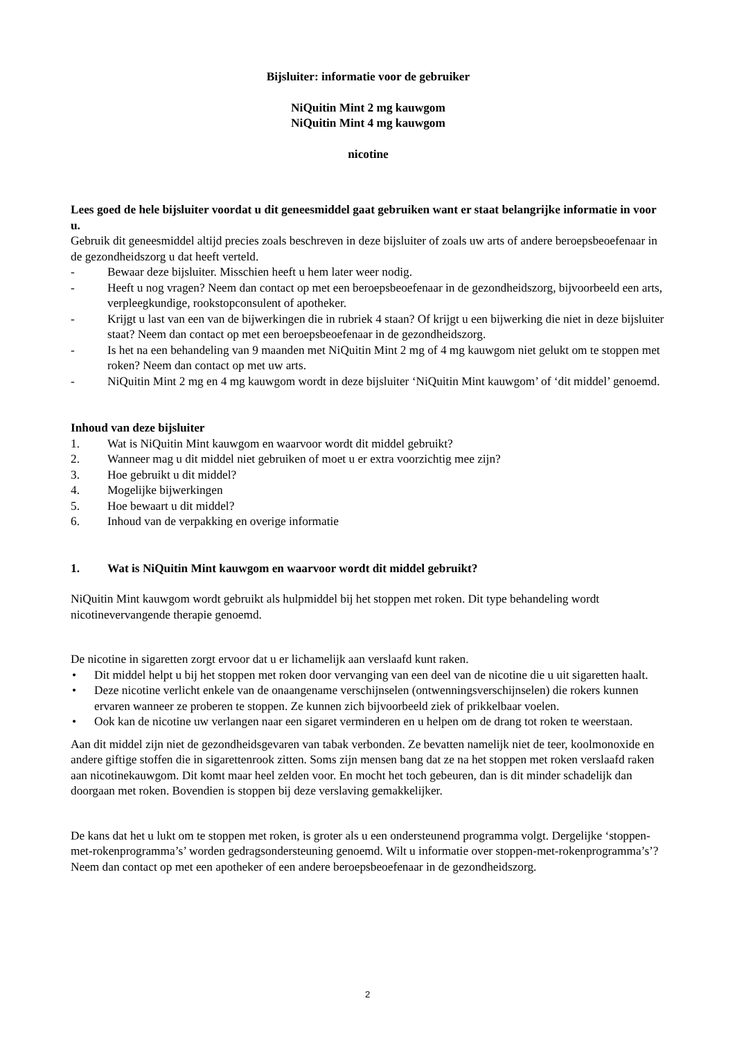Bijsluiter: informatie voor de gebruiker
NiQuitin Mint 2 mg kauwgom
NiQuitin Mint 4 mg kauwgom
nicotine
Lees goed de hele bijsluiter voordat u dit geneesmiddel gaat gebruiken want er staat belangrijke informatie in voor u.
Gebruik dit geneesmiddel altijd precies zoals beschreven in deze bijsluiter of zoals uw arts of andere beroepsbeoefenaar in de gezondheidszorg u dat heeft verteld.
- Bewaar deze bijsluiter. Misschien heeft u hem later weer nodig.
- Heeft u nog vragen? Neem dan contact op met een beroepsbeoefenaar in de gezondheidszorg, bijvoorbeeld een arts, verpleegkundige, rookstopconsulent of apotheker.
- Krijgt u last van een van de bijwerkingen die in rubriek 4 staan? Of krijgt u een bijwerking die niet in deze bijsluiter staat? Neem dan contact op met een beroepsbeoefenaar in de gezondheidszorg.
- Is het na een behandeling van 9 maanden met NiQuitin Mint 2 mg of 4 mg kauwgom niet gelukt om te stoppen met roken? Neem dan contact op met uw arts.
- NiQuitin Mint 2 mg en 4 mg kauwgom wordt in deze bijsluiter ‘NiQuitin Mint kauwgom’ of ‘dit middel’ genoemd.
Inhoud van deze bijsluiter
1. Wat is NiQuitin Mint kauwgom en waarvoor wordt dit middel gebruikt?
2. Wanneer mag u dit middel niet gebruiken of moet u er extra voorzichtig mee zijn?
3. Hoe gebruikt u dit middel?
4. Mogelijke bijwerkingen
5. Hoe bewaart u dit middel?
6. Inhoud van de verpakking en overige informatie
1. Wat is NiQuitin Mint kauwgom en waarvoor wordt dit middel gebruikt?
NiQuitin Mint kauwgom wordt gebruikt als hulpmiddel bij het stoppen met roken. Dit type behandeling wordt nicotinevervangende therapie genoemd.
De nicotine in sigaretten zorgt ervoor dat u er lichamelijk aan verslaafd kunt raken.
• Dit middel helpt u bij het stoppen met roken door vervanging van een deel van de nicotine die u uit sigaretten haalt.
• Deze nicotine verlicht enkele van de onaangename verschijnselen (ontwenningsverschijnselen) die rokers kunnen ervaren wanneer ze proberen te stoppen. Ze kunnen zich bijvoorbeeld ziek of prikkelbaar voelen.
• Ook kan de nicotine uw verlangen naar een sigaret verminderen en u helpen om de drang tot roken te weerstaan.
Aan dit middel zijn niet de gezondheidsgevaren van tabak verbonden. Ze bevatten namelijk niet de teer, koolmonoxide en andere giftige stoffen die in sigarettenrook zitten. Soms zijn mensen bang dat ze na het stoppen met roken verslaafd raken aan nicotinekauwgom. Dit komt maar heel zelden voor. En mocht het toch gebeuren, dan is dit minder schadelijk dan doorgaan met roken. Bovendien is stoppen bij deze verslaving gemakkelijker.
De kans dat het u lukt om te stoppen met roken, is groter als u een ondersteunend programma volgt. Dergelijke ‘stoppen-met-rokenprogramma’s’ worden gedragsondersteuning genoemd. Wilt u informatie over stoppen-met-rokenprogramma’s’? Neem dan contact op met een apotheker of een andere beroepsbeoefenaar in de gezondheidszorg.
2